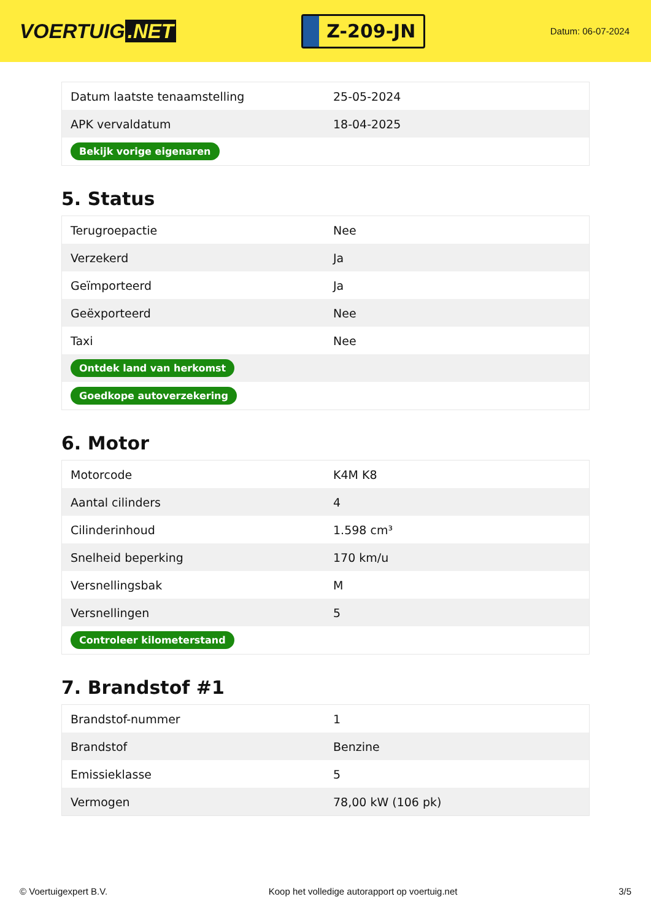VOERTUIG.NET
Z-209-JN
Datum: 06-07-2024
| Datum laatste tenaamstelling | 25-05-2024 |
| APK vervaldatum | 18-04-2025 |
| Bekijk vorige eigenaren | |
5. Status
| Terugroepactie | Nee |
| Verzekerd | Ja |
| Geïmporteerd | Ja |
| Geëxporteerd | Nee |
| Taxi | Nee |
| Ontdek land van herkomst | |
| Goedkope autoverzekering | |
6. Motor
| Motorcode | K4M K8 |
| Aantal cilinders | 4 |
| Cilinderinhoud | 1.598 cm³ |
| Snelheid beperking | 170 km/u |
| Versnellingsbak | M |
| Versnellingen | 5 |
| Controleer kilometerstand | |
7. Brandstof #1
| Brandstof-nummer | 1 |
| Brandstof | Benzine |
| Emissieklasse | 5 |
| Vermogen | 78,00 kW (106 pk) |
© Voertuigexpert B.V. Koop het volledige autorapport op voertuig.net 3/5